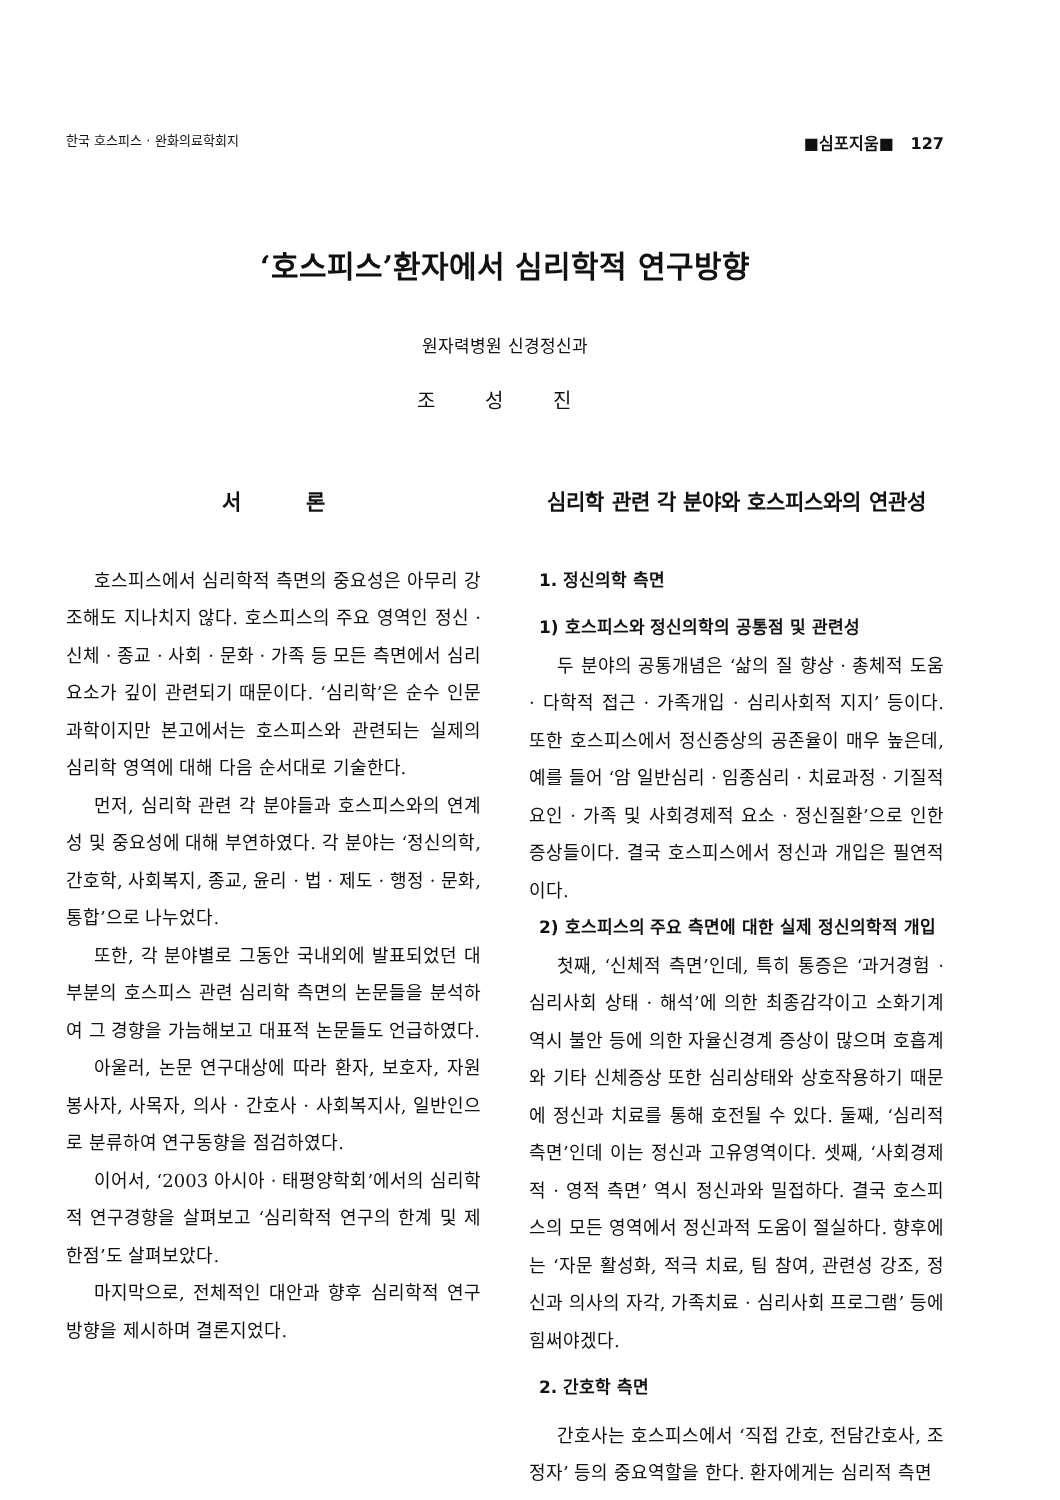한국 호스피스 · 완화의료학회지 ■심포지움■ 127
‘호스피스’환자에서 심리학적 연구방향
원자력병원 신경정신과
조 성 진
서 론
호스피스에서 심리학적 측면의 중요성은 아무리 강조해도 지나치지 않다. 호스피스의 주요 영역인 정신 · 신체 · 종교 · 사회 · 문화 · 가족 등 모든 측면에서 심리요소가 깊이 관련되기 때문이다. ‘심리학’은 순수 인문과학이지만 본고에서는 호스피스와 관련되는 실제의 심리학 영역에 대해 다음 순서대로 기술한다.
먼저, 심리학 관련 각 분야들과 호스피스와의 연계성 및 중요성에 대해 부연하였다. 각 분야는 ‘정신의학, 간호학, 사회복지, 종교, 윤리 · 법 · 제도 · 행정 · 문화, 통합’으로 나누었다.
또한, 각 분야별로 그동안 국내외에 발표되었던 대부분의 호스피스 관련 심리학 측면의 논문들을 분석하여 그 경향을 가늠해보고 대표적 논문들도 언급하였다.
아울러, 논문 연구대상에 따라 환자, 보호자, 자원봉사자, 사목자, 의사 · 간호사 · 사회복지사, 일반인으로 분류하여 연구동향을 점검하였다.
이어서, ‘2003 아시아 · 태평양학회’에서의 심리학적 연구경향을 살펴보고 ‘심리학적 연구의 한계 및 제한점’도 살펴보았다.
마지막으로, 전체적인 대안과 향후 심리학적 연구방향을 제시하며 결론지었다.
심리학 관련 각 분야와 호스피스와의 연관성
1. 정신의학 측면
1) 호스피스와 정신의학의 공통점 및 관련성
두 분야의 공통개념은 ‘삶의 질 향상 · 총체적 도움 · 다학적 접근 · 가족개입 · 심리사회적 지지’ 등이다. 또한 호스피스에서 정신증상의 공존율이 매우 높은데, 예를 들어 ‘암 일반심리 · 임종심리 · 치료과정 · 기질적 요인 · 가족 및 사회경제적 요소 · 정신질환’으로 인한 증상들이다. 결국 호스피스에서 정신과 개입은 필연적이다.
2) 호스피스의 주요 측면에 대한 실제 정신의학적 개입
첫째, ‘신체적 측면’인데, 특히 통증은 ‘과거경험 · 심리사회 상태 · 해석’에 의한 최종감각이고 소화기계 역시 불안 등에 의한 자율신경계 증상이 많으며 호흡계와 기타 신체증상 또한 심리상태와 상호작용하기 때문에 정신과 치료를 통해 호전될 수 있다. 둘째, ‘심리적 측면’인데 이는 정신과 고유영역이다. 셋째, ‘사회경제적 · 영적 측면’ 역시 정신과와 밀접하다. 결국 호스피스의 모든 영역에서 정신과적 도움이 절실하다. 향후에는 ‘자문 활성화, 적극 치료, 팀 참여, 관련성 강조, 정신과 의사의 자각, 가족치료 · 심리사회 프로그램’ 등에 힘써야겠다.
2. 간호학 측면
간호사는 호스피스에서 ‘직접 간호, 전담간호사, 조정자’ 등의 중요역할을 한다. 환자에게는 심리적 측면